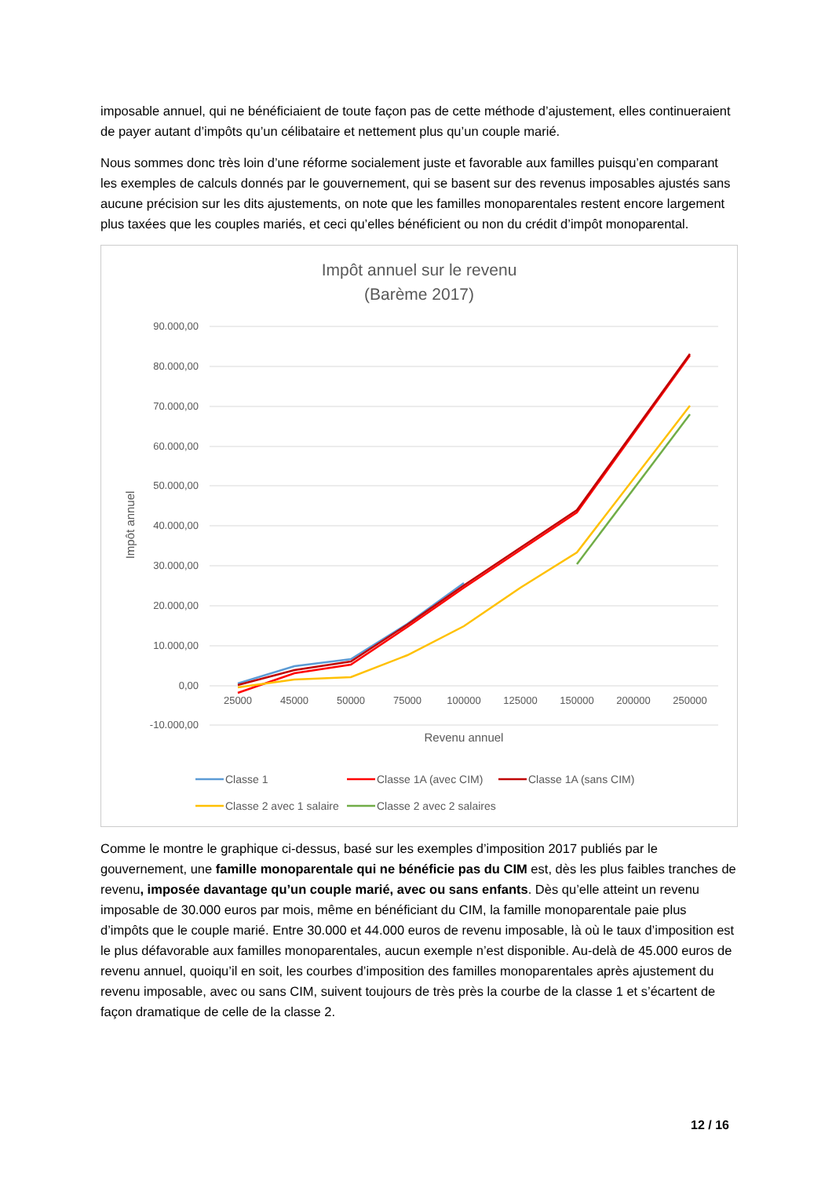imposable annuel, qui ne bénéficiaient de toute façon pas de cette méthode d’ajustement, elles continueraient de payer autant d’impôts qu’un célibataire et nettement plus qu’un couple marié.
Nous sommes donc très loin d’une réforme socialement juste et favorable aux familles puisqu’en comparant les exemples de calculs donnés par le gouvernement, qui se basent sur des revenus imposables ajustés sans aucune précision sur les dits ajustements, on note que les familles monoparentales restent encore largement plus taxées que les couples mariés, et ceci qu’elles bénéficient ou non du crédit d’impôt monoparental.
Impôt annuel sur le revenu
(Barème 2017)
90.000,00
80.000,00
70.000,00
60.000,00
50.000,00
40.000,00
30.000,00
20.000,00
10.000,00
0,00
-10.000,00
25000
45000
50000
75000
100000
125000
150000
200000
250000
Revenu annuel
Impôt annuel
Classe 1
Classe 1A (avec CIM)
Classe 1A (sans CIM)
Classe 2 avec 1 salaire
Classe 2 avec 2 salaires
Comme le montre le graphique ci-dessus, basé sur les exemples d’imposition 2017 publiés par le gouvernement, une famille monoparentale qui ne bénéficie pas du CIM est, dès les plus faibles tranches de revenu, imposée davantage qu’un couple marié, avec ou sans enfants. Dès qu’elle atteint un revenu imposable de 30.000 euros par mois, même en bénéficiant du CIM, la famille monoparentale paie plus d’impôts que le couple marié. Entre 30.000 et 44.000 euros de revenu imposable, là où le taux d’imposition est le plus défavorable aux familles monoparentales, aucun exemple n’est disponible. Au-delà de 45.000 euros de revenu annuel, quoiqu’il en soit, les courbes d’imposition des familles monoparentales après ajustement du revenu imposable, avec ou sans CIM, suivent toujours de très près la courbe de la classe 1 et s’écartent de façon dramatique de celle de la classe 2.
12 / 16